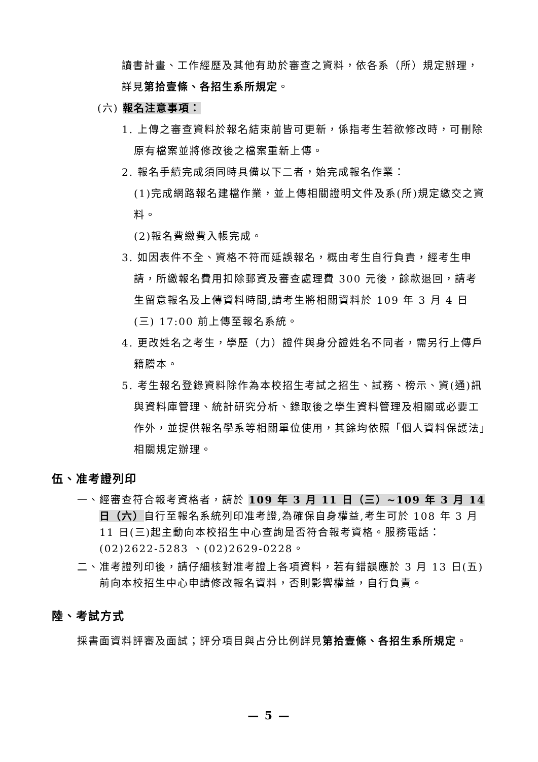讀書計畫、工作經歷及其他有助於審查之資料，依各系（所）規定辦理，詳見第拾壹條、各招生系所規定。
(六) 報名注意事項：
1. 上傳之審查資料於報名結束前皆可更新，係指考生若欲修改時，可刪除原有檔案並將修改後之檔案重新上傳。
2. 報名手續完成須同時具備以下二者，始完成報名作業：
(1)完成網路報名建檔作業，並上傳相關證明文件及系(所)規定繳交之資料。
(2)報名費繳費入帳完成。
3. 如因表件不全、資格不符而延誤報名，概由考生自行負責，經考生申請，所繳報名費用扣除郵資及審查處理費 300 元後，餘款退回，請考生留意報名及上傳資料時間,請考生將相關資料於 109 年 3 月 4 日(三) 17:00 前上傳至報名系統。
4. 更改姓名之考生，學歷（力）證件與身分證姓名不同者，需另行上傳戶籍謄本。
5. 考生報名登錄資料除作為本校招生考試之招生、試務、榜示、資(通)訊與資料庫管理、統計研究分析、錄取後之學生資料管理及相關或必要工作外，並提供報名學系等相關單位使用，其餘均依照「個人資料保護法」相關規定辦理。
伍、准考證列印
一、經審查符合報考資格者，請於 109 年 3 月 11 日（三）~109 年 3 月 14 日（六）自行至報名系統列印准考證,為確保自身權益,考生可於 108 年 3 月 11 日(三)起主動向本校招生中心查詢是否符合報考資格。服務電話：(02)2622-5283 、(02)2629-0228。
二、准考證列印後，請仔細核對准考證上各項資料，若有錯誤應於 3 月 13 日(五)前向本校招生中心申請修改報名資料，否則影響權益，自行負責。
陸、考試方式
採書面資料評審及面試；評分項目與占分比例詳見第拾壹條、各招生系所規定。
— 5 —